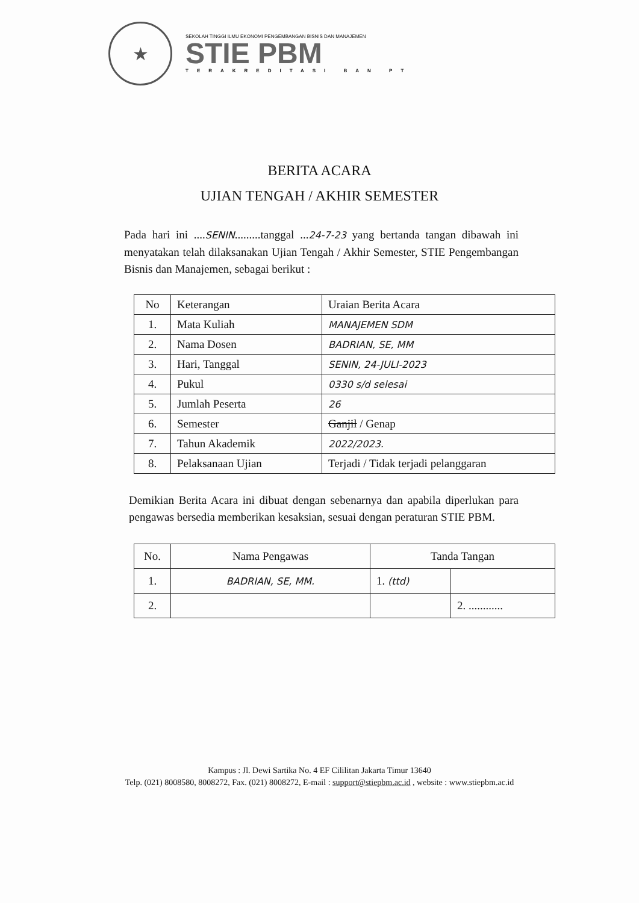★
SEKOLAH TINGGI ILMU EKONOMI PENGEMBANGAN BISNIS DAN MANAJEMEN
STIE PBM
TERAKREDITASI BAN PT
BERITA ACARA
UJIAN TENGAH / AKHIR SEMESTER
Pada hari ini ....SENIN.........tanggal ...24-7-23 yang bertanda tangan dibawah ini menyatakan telah dilaksanakan Ujian Tengah / Akhir Semester, STIE Pengembangan Bisnis dan Manajemen, sebagai berikut :
| No | Keterangan | Uraian Berita Acara |
| --- | --- | --- |
| 1. | Mata Kuliah | MANAJEMEN SDM |
| 2. | Nama Dosen | BADRIAN, SE, MM |
| 3. | Hari, Tanggal | SENIN, 24-JULI-2023 |
| 4. | Pukul | 0330 s/d selesai |
| 5. | Jumlah Peserta | 26 |
| 6. | Semester | Ganjil / Genap |
| 7. | Tahun Akademik | 2022/2023. |
| 8. | Pelaksanaan Ujian | Terjadi / Tidak terjadi pelanggaran |
Demikian Berita Acara ini dibuat dengan sebenarnya dan apabila diperlukan para pengawas bersedia memberikan kesaksian, sesuai dengan peraturan STIE PBM.
| No. | Nama Pengawas | Tanda Tangan | |
| --- | --- | --- | --- |
| 1. | BADRIAN, SE, MM. | 1. (ttd) | |
| 2. | | | 2. ............ |
Kampus : Jl. Dewi Sartika No. 4 EF Cililitan Jakarta Timur 13640
Telp. (021) 8008580, 8008272, Fax. (021) 8008272, E-mail : support@stiepbm.ac.id , website : www.stiepbm.ac.id